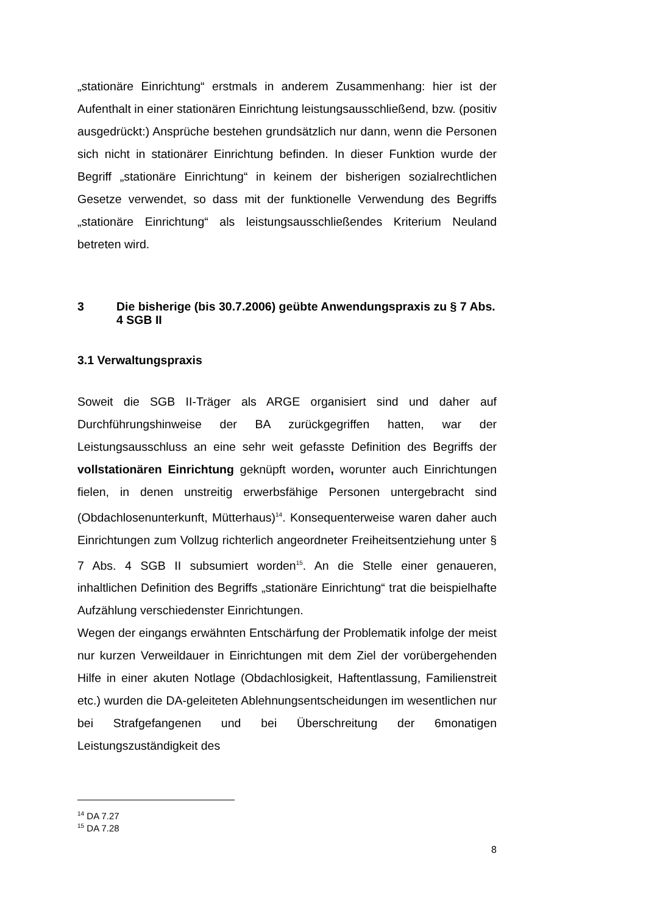„stationäre Einrichtung“ erstmals in anderem Zusammenhang: hier ist der Aufenthalt in einer stationären Einrichtung leistungsausschließend, bzw. (positiv ausgedrückt:) Ansprüche bestehen grundsätzlich nur dann, wenn die Personen sich nicht in stationärer Einrichtung befinden. In dieser Funktion wurde der Begriff „stationäre Einrichtung“ in keinem der bisherigen sozialrechtlichen Gesetze verwendet, so dass mit der funktionelle Verwendung des Begriffs „stationäre Einrichtung“ als leistungsausschließendes Kriterium Neuland betreten wird.
3 Die bisherige (bis 30.7.2006) geübte Anwendungspraxis zu § 7 Abs. 4 SGB II
3.1 Verwaltungspraxis
Soweit die SGB II-Träger als ARGE organisiert sind und daher auf Durchführungshinweise der BA zurückgegriffen hatten, war der Leistungsausschluss an eine sehr weit gefasste Definition des Begriffs der vollstationären Einrichtung geknüpft worden, worunter auch Einrichtungen fielen, in denen unstreitig erwerbsfähige Personen untergebracht sind (Obdachlosenunterkunft, Mütterhaus)<sup>14</sup>. Konsequenterweise waren daher auch Einrichtungen zum Vollzug richterlich angeordneter Freiheitsentziehung unter § 7 Abs. 4 SGB II subsumiert worden<sup>15</sup>. An die Stelle einer genaueren, inhaltlichen Definition des Begriffs „stationäre Einrichtung“ trat die beispielhafte Aufzählung verschiedenster Einrichtungen.
Wegen der eingangs erwähnten Entschärfung der Problematik infolge der meist nur kurzen Verweildauer in Einrichtungen mit dem Ziel der vorübergehenden Hilfe in einer akuten Notlage (Obdachlosigkeit, Haftentlassung, Familienstreit etc.) wurden die DA-geleiteten Ablehnungsentscheidungen im wesentlichen nur bei Strafgefangenen und bei Überschreitung der 6monatigen Leistungszuständigkeit des
<sup>14</sup> DA 7.27
<sup>15</sup> DA 7.28
8